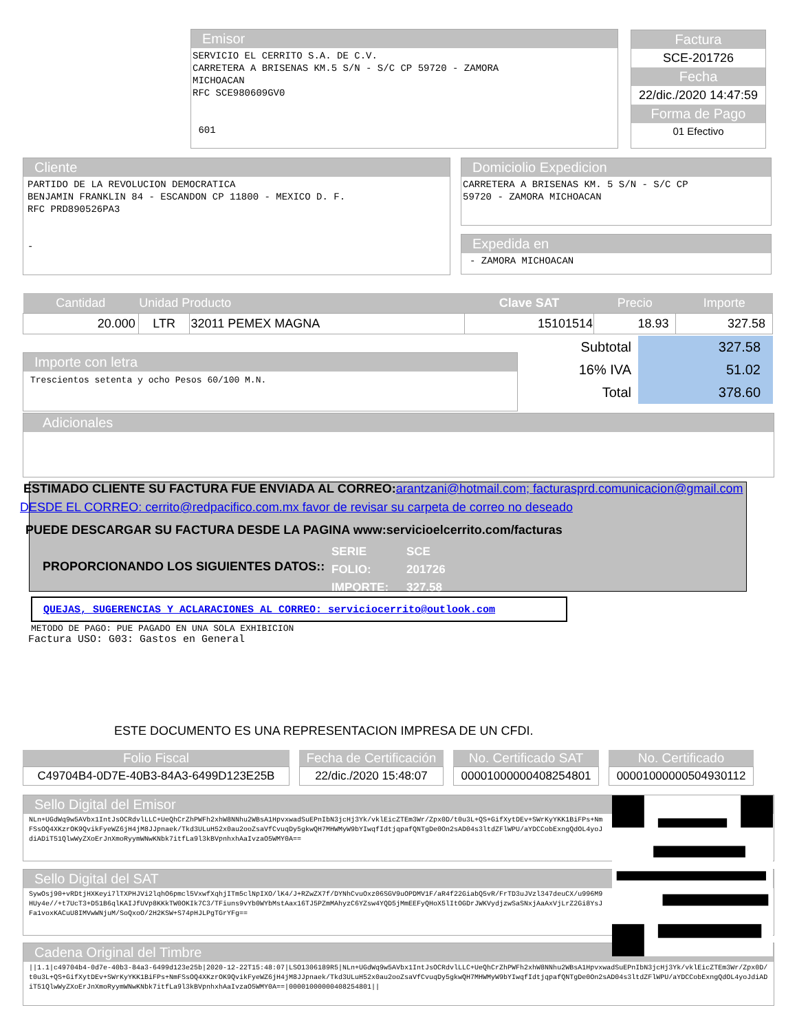Emisor
SERVICIO EL CERRITO S.A. DE C.V. CARRETERA A BRISENAS KM.5 S/N - S/C CP 59720 - ZAMORA MICHOACAN RFC SCE980609GV0 601
Factura
SCE-201726
Fecha
22/dic./2020 14:47:59
Forma de Pago
01 Efectivo
Cliente
PARTIDO DE LA REVOLUCION DEMOCRATICA BENJAMIN FRANKLIN 84 - ESCANDON CP 11800 - MEXICO D. F. RFC PRD890526PA3 -
Domiciolio Expedicion
CARRETERA A BRISENAS KM. 5 S/N - S/C CP 59720 - ZAMORA MICHOACAN
Expedida en
- ZAMORA MICHOACAN
| Cantidad | Unidad Producto | | Clave SAT | Precio | Importe |
| --- | --- | --- | --- | --- | --- |
| 20.000 | LTR | 32011 PEMEX MAGNA | 15101514 | 18.93 | 327.58 |
Importe con letra
Trescientos setenta y ocho Pesos 60/100 M.N.
| Subtotal | 327.58 |
| 16% IVA | 51.02 |
| Total | 378.60 |
Adicionales
ESTIMADO CLIENTE SU FACTURA FUE ENVIADA AL CORREO:arantzani@hotmail.com; facturasprd.comunicacion@gmail.com
DESDE EL CORREO: cerrito@redpacifico.com.mx favor de revisar su carpeta de correo no deseado
PUEDE DESCARGAR SU FACTURA DESDE LA PAGINA www:servicioelcerrito.com/facturas
PROPORCIONANDO LOS SIGUIENTES DATOS::
| SERIE | SCE |
| FOLIO: | 201726 |
| IMPORTE: | 327.58 |
QUEJAS, SUGERENCIAS Y ACLARACIONES AL CORREO: serviciocerrito@outlook.com
METODO DE PAGO: PUE PAGADO EN UNA SOLA EXHIBICION
Factura USO: G03: Gastos en General
ESTE DOCUMENTO ES UNA REPRESENTACION IMPRESA DE UN CFDI.
| Folio Fiscal | Fecha de Certificación | No. Certificado SAT | No. Certificado |
| --- | --- | --- | --- |
| C49704B4-0D7E-40B3-84A3-6499D123E25B | 22/dic./2020 15:48:07 | 00001000000408254801 | 00001000000504930112 |
Sello Digital del Emisor
NLn+UGdWq9w5AVbx1IntJsOCRdvlLLC+UeQhCrZhPWFh2xhW8NNhu2WBsA1HpvxwadSuEPnIbN3jcHj3Yk/vklEicZTEm3Wr/Zpx0D/t0u3L+QS+GifXytDEv+SWrKyYKK1BiFPs+NmFSsOQ4XKzrOK9QvikFyeWZ6jH4jM8JJpnaek/Tkd3ULuH52x0au2ooZsaVfCvuqDy5gkwQH7MHWMyW9bYIwqfIdtjqpafQNTgDe0On2sAD04s3ltdZFlWPU/aYDCCobExngQdOL4yoJdiADiT51QlwWyZXoErJnXmoRyymWNwKNbk7itfLa9l3kBVpnhxhAaIvzaO5WMY0A==
Sello Digital del SAT
SywOsj90+vRDtjHXKeyi7lTXPHJVi2lqhO6pmcl5VxwfXqhjITm5clNpIXO/lK4/J+RZwZX7f/DYNhCvuOxz06SGV9uOPDMV1F/aR4f22GiabQ5vR/FrTD3uJVzl347deuCX/u996M9HUy4e//+t7UcT3+D51B6qlKAIJfUVp8KKkTW0OKIk7C3/TFiuns9vYb0WYbMstAax16TJ5PZmMAhyzC6YZsw4YQD5jMmEEFyQHoX5lItOGDrJWKVydjzwSaSNxjAaAxVjLrZ2Gi8YsJFa1voxKACuU8IMVwWNjuM/SoQxoO/2H2KSW+S74pHJLPgTGrYFg==
Cadena Original del Timbre
||1.1|c49704b4-0d7e-40b3-84a3-6499d123e25b|2020-12-22T15:48:07|LSO1306189R5|NLn+UGdWq9w5AVbx1IntJsOCRdvlLLC+UeQhCrZhPWFh2xhW8NNhu2WBsA1HpvxwadSuEPnIbN3jcHj3Yk/vklEicZTEm3Wr/Zpx0D/t0u3L+QS+GifXytDEv+SWrKyYKK1BiFPs+NmFSsOQ4XKzrOK9QvikFyeWZ6jH4jM8JJpnaek/Tkd3ULuH52x0au2ooZsaVfCvuqDy5gkwQH7MHWMyW9bYIwqfIdtjqpafQNTgDe0On2sAD04s3ltdZFlWPU/aYDCCobExngQdOL4yoJdiADiT51QlwWyZXoErJnXmoRyymWNwKNbk7itfLa9l3kBVpnhxhAaIvzaO5WMY0A==|00001000000408254801||